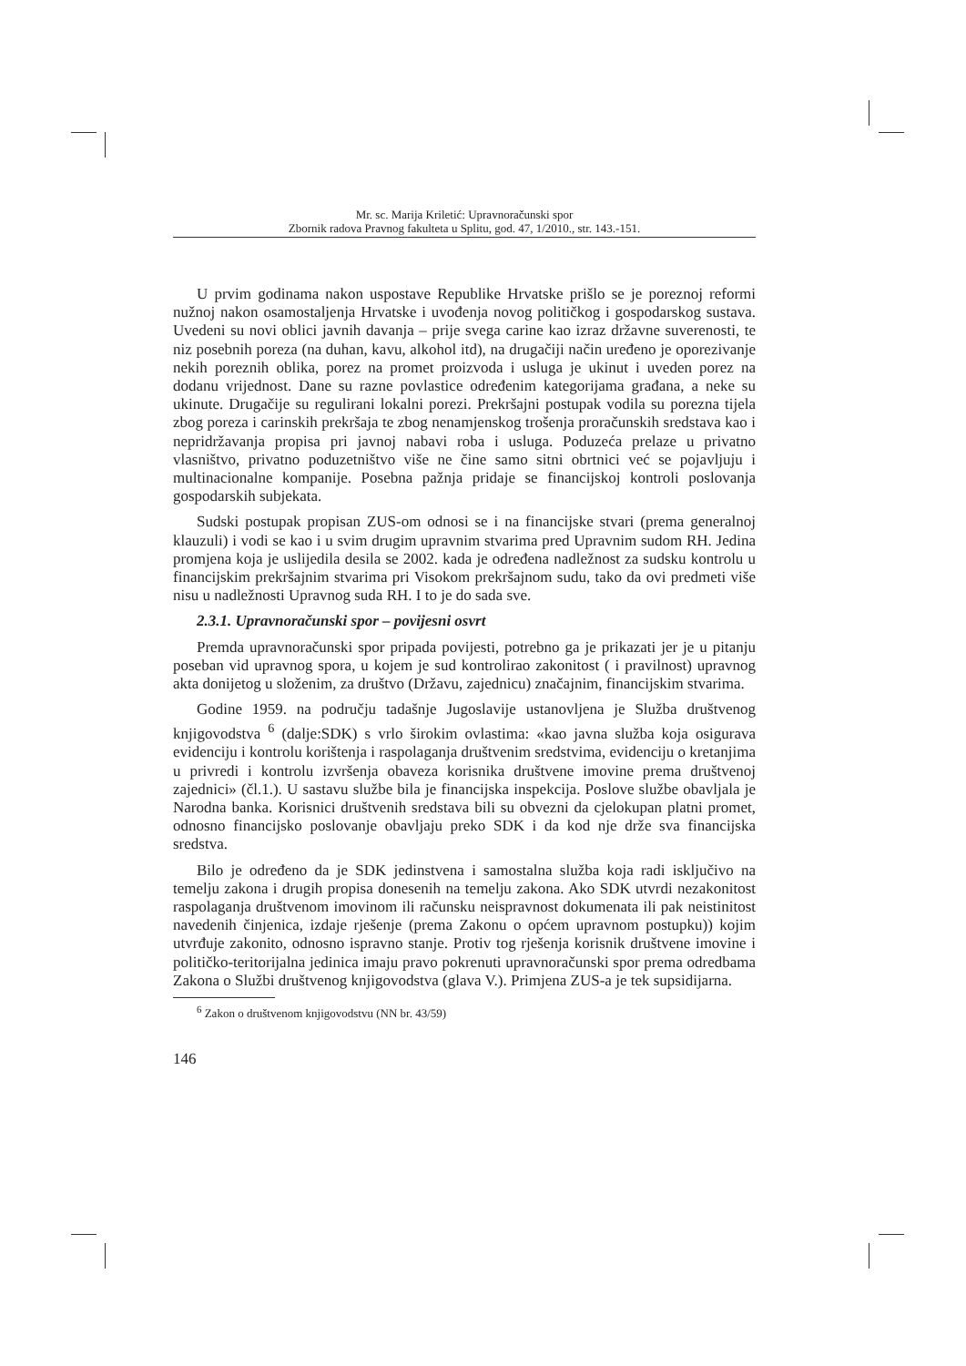Mr. sc. Marija Kriletić: Upravnoračunski spor
Zbornik radova Pravnog fakulteta u Splitu, god. 47, 1/2010., str. 143.-151.
U prvim godinama nakon uspostave Republike Hrvatske prišlo se je poreznoj reformi nužnoj nakon osamostaljenja Hrvatske i uvođenja novog političkog i gospodarskog sustava. Uvedeni su novi oblici javnih davanja – prije svega carine kao izraz državne suverenosti, te niz posebnih poreza (na duhan, kavu, alkohol itd), na drugačiji način uređeno je oporezivanje nekih poreznih oblika, porez na promet proizvoda i usluga je ukinut i uveden porez na dodanu vrijednost. Dane su razne povlastice određenim kategorijama građana, a neke su ukinute. Drugačije su regulirani lokalni porezi. Prekršajni postupak vodila su porezna tijela zbog poreza i carinskih prekršaja te zbog nenamjenskog trošenja proračunskih sredstava kao i nepridržavanja propisa pri javnoj nabavi roba i usluga. Poduzeća prelaze u privatno vlasništvo, privatno poduzetništvo više ne čine samo sitni obrtnici već se pojavljuju i multinacionalne kompanije. Posebna pažnja pridaje se financijskoj kontroli poslovanja gospodarskih subjekata.
Sudski postupak propisan ZUS-om odnosi se i na financijske stvari (prema generalnoj klauzuli) i vodi se kao i u svim drugim upravnim stvarima pred Upravnim sudom RH. Jedina promjena koja je uslijedila desila se 2002. kada je određena nadležnost za sudsku kontrolu u financijskim prekršajnim stvarima pri Visokom prekršajnom sudu, tako da ovi predmeti više nisu u nadležnosti Upravnog suda RH. I to je do sada sve.
2.3.1. Upravnoračunski spor – povijesni osvrt
Premda upravnoračunski spor pripada povijesti, potrebno ga je prikazati jer je u pitanju poseban vid upravnog spora, u kojem je sud kontrolirao zakonitost ( i pravilnost) upravnog akta donijetog u složenim, za društvo (Državu, zajednicu) značajnim, financijskim stvarima.
Godine 1959. na području tadašnje Jugoslavije ustanovljena je Služba društvenog knjigovodstva <sup>6</sup> (dalje:SDK) s vrlo širokim ovlastima: «kao javna služba koja osigurava evidenciju i kontrolu korištenja i raspolaganja društvenim sredstvima, evidenciju o kretanjima u privredi i kontrolu izvršenja obaveza korisnika društvene imovine prema društvenoj zajednici» (čl.1.). U sastavu službe bila je financijska inspekcija. Poslove službe obavljala je Narodna banka. Korisnici društvenih sredstava bili su obvezni da cjelokupan platni promet, odnosno financijsko poslovanje obavljaju preko SDK i da kod nje drže sva financijska sredstva.
Bilo je određeno da je SDK jedinstvena i samostalna služba koja radi isključivo na temelju zakona i drugih propisa donesenih na temelju zakona. Ako SDK utvrdi nezakonitost raspolaganja društvenom imovinom ili računsku neispravnost dokumenata ili pak neistinitost navedenih činjenica, izdaje rješenje (prema Zakonu o općem upravnom postupku)) kojim utvrđuje zakonito, odnosno ispravno stanje. Protiv tog rješenja korisnik društvene imovine i političko-teritorijalna jedinica imaju pravo pokrenuti upravnoračunski spor prema odredbama Zakona o Službi društvenog knjigovodstva (glava V.). Primjena ZUS-a je tek supsidijarna.
<sup>6</sup> Zakon o društvenom knjigovodstvu (NN br. 43/59)
146